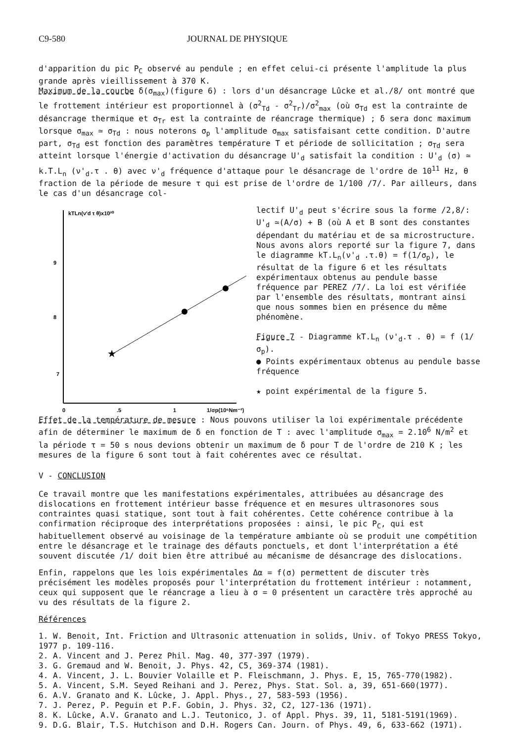C9-580 JOURNAL DE PHYSIQUE
d'apparition du pic P<sub>C</sub> observé au pendule ; en effet celui-ci présente l'amplitude la plus grande après vieillissement à 370 K.
Maximum de la courbe δ(σ<sub>max</sub>)(figure 6) : lors d'un désancrage Lûcke et al./8/ ont montré que le frottement intérieur est proportionnel à (σ<sup>2</sup><sub>Td</sub> - σ<sup>2</sup><sub>Tr</sub>)/σ<sup>2</sup><sub>max</sub> (où σ<sub>Td</sub> est la contrainte de désancrage thermique et σ<sub>Tr</sub> est la contrainte de réancrage thermique) ; δ sera donc maximum lorsque σ<sub>max</sub> ≃ σ<sub>Td</sub> : nous noterons σ<sub>p</sub> l'amplitude σ<sub>max</sub> satisfaisant cette condition. D'autre part, σ<sub>Td</sub> est fonction des paramètres température T et période de sollicitation ; σ<sub>Td</sub> sera atteint lorsque l'énergie d'activation du désancrage U'<sub>d</sub> satisfait la condition : U'<sub>d</sub> (σ) ≃ k.T.L<sub>n</sub> (ν'<sub>d</sub>.τ . θ) avec ν'<sub>d</sub> fréquence d'attaque pour le désancrage de l'ordre de 10<sup>11</sup> Hz, θ fraction de la période de mesure τ qui est prise de l'ordre de 1/100 /7/. Par ailleurs, dans le cas d'un désancrage col-
kTLn(ν'd τ θ)x10²⁰
9
8
7
0
.5
1
1/σp(10⁶Nm⁻²)
★
lectif U'<sub>d</sub> peut s'écrire sous la forme /2,8/: U'<sub>d</sub> ≃(A/σ) + B (où A et B sont des constantes dépendant du matériau et de sa microstructure. Nous avons alors reporté sur la figure 7, dans le diagramme kT.L<sub>n</sub>(ν'<sub>d</sub> .τ.θ) = f(1/σ<sub>p</sub>), le résultat de la figure 6 et les résultats expérimentaux obtenus au pendule basse fréquence par PEREZ /7/. La loi est vérifiée par l'ensemble des résultats, montrant ainsi que nous sommes bien en présence du même phénomène.
Figure 7 - Diagramme kT.L<sub>n</sub> (ν'<sub>d</sub>.τ . θ) = f (1/σ<sub>p</sub>).
● Points expérimentaux obtenus au pendule basse fréquence
★ point expérimental de la figure 5.
Effet de la température de mesure : Nous pouvons utiliser la loi expérimentale précédente afin de déterminer le maximum de δ en fonction de T : avec l'amplitude σ<sub>max</sub> = 2.10<sup>6</sup> N/m<sup>2</sup> et la période τ = 50 s nous devions obtenir un maximum de δ pour T de l'ordre de 210 K ; les mesures de la figure 6 sont tout à fait cohérentes avec ce résultat.
V - CONCLUSION
Ce travail montre que les manifestations expérimentales, attribuées au désancrage des dislocations en frottement intérieur basse fréquence et en mesures ultrasonores sous contraintes quasi statique, sont tout à fait cohérentes. Cette cohérence contribue à la confirmation réciproque des interprétations proposées : ainsi, le pic P<sub>C</sub>, qui est habituellement observé au voisinage de la température ambiante où se produit une compétition entre le désancrage et le trainage des défauts ponctuels, et dont l'interprétation a été souvent discutée /1/ doit bien être attribué au mécanisme de désancrage des dislocations.
Enfin, rappelons que les lois expérimentales Δα = f(σ) permettent de discuter très précisément les modèles proposés pour l'interprétation du frottement intérieur : notamment, ceux qui supposent que le réancrage a lieu à σ = 0 présentent un caractère très approché au vu des résultats de la figure 2.
Références
1. W. Benoit, Int. Friction and Ultrasonic attenuation in solids, Univ. of Tokyo PRESS Tokyo, 1977 p. 109-116.
2. A. Vincent and J. Perez Phil. Mag. 40, 377-397 (1979).
3. G. Gremaud and W. Benoit, J. Phys. 42, C5, 369-374 (1981).
4. A. Vincent, J. L. Bouvier Volaille et P. Fleischmann, J. Phys. E, 15, 765-770(1982).
5. A. Vincent, S.M. Seyed Reihani and J. Perez, Phys. Stat. Sol. a, 39, 651-660(1977).
6. A.V. Granato and K. Lûcke, J. Appl. Phys., 27, 583-593 (1956).
7. J. Perez, P. Peguin et P.F. Gobin, J. Phys. 32, C2, 127-136 (1971).
8. K. Lûcke, A.V. Granato and L.J. Teutonico, J. of Appl. Phys. 39, 11, 5181-5191(1969).
9. D.G. Blair, T.S. Hutchison and D.H. Rogers Can. Journ. of Phys. 49, 6, 633-662 (1971).